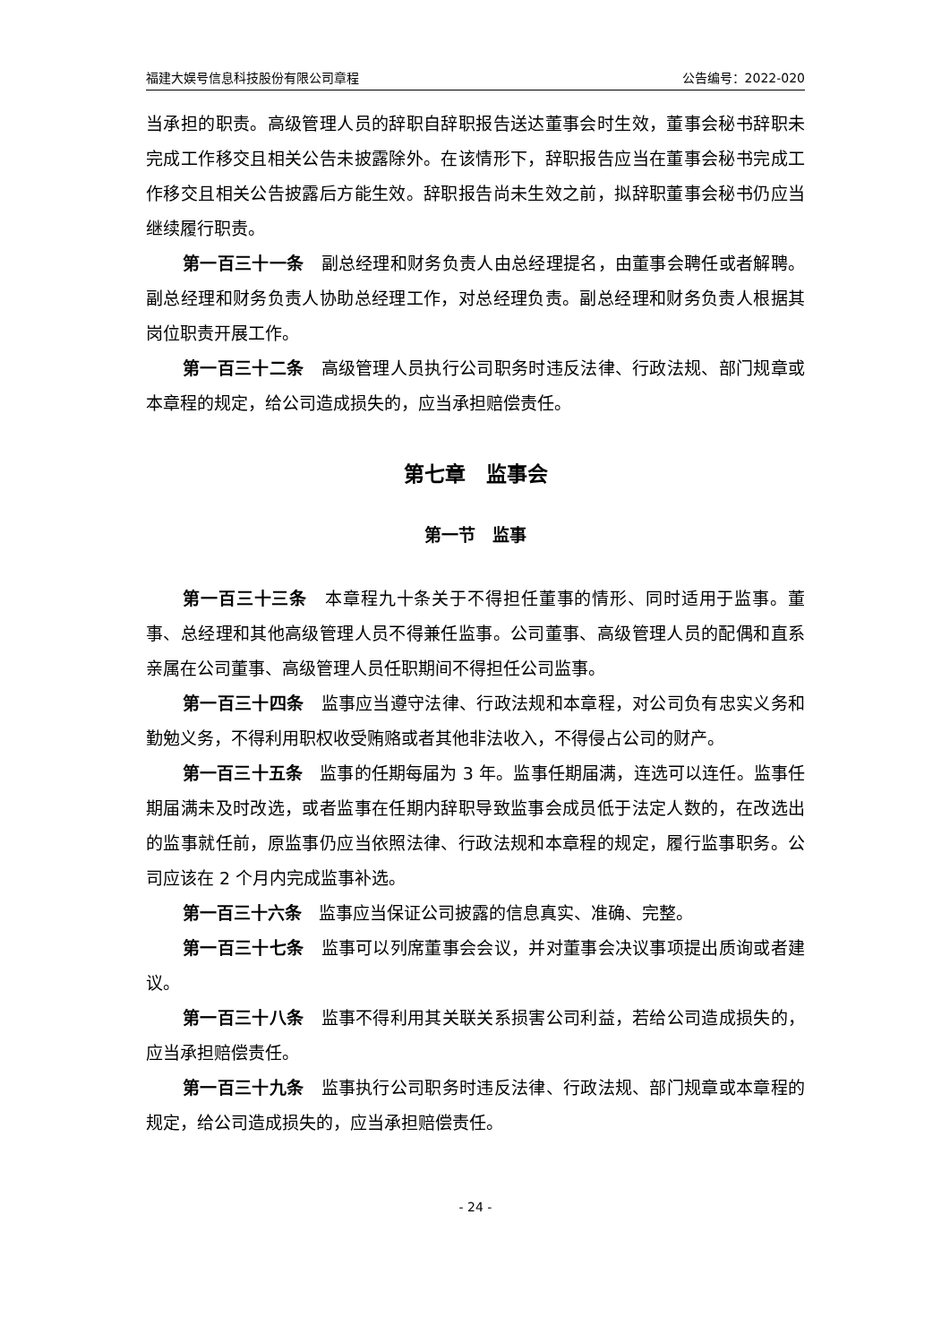福建大娱号信息科技股份有限公司章程 公告编号：2022-020
当承担的职责。高级管理人员的辞职自辞职报告送达董事会时生效，董事会秘书辞职未完成工作移交且相关公告未披露除外。在该情形下，辞职报告应当在董事会秘书完成工作移交且相关公告披露后方能生效。辞职报告尚未生效之前，拟辞职董事会秘书仍应当继续履行职责。
第一百三十一条　副总经理和财务负责人由总经理提名，由董事会聘任或者解聘。副总经理和财务负责人协助总经理工作，对总经理负责。副总经理和财务负责人根据其岗位职责开展工作。
第一百三十二条　高级管理人员执行公司职务时违反法律、行政法规、部门规章或本章程的规定，给公司造成损失的，应当承担赔偿责任。
第七章　监事会
第一节　监事
第一百三十三条　本章程九十条关于不得担任董事的情形、同时适用于监事。董事、总经理和其他高级管理人员不得兼任监事。公司董事、高级管理人员的配偶和直系亲属在公司董事、高级管理人员任职期间不得担任公司监事。
第一百三十四条　监事应当遵守法律、行政法规和本章程，对公司负有忠实义务和勤勉义务，不得利用职权收受贿赂或者其他非法收入，不得侵占公司的财产。
第一百三十五条　监事的任期每届为 3 年。监事任期届满，连选可以连任。监事任期届满未及时改选，或者监事在任期内辞职导致监事会成员低于法定人数的，在改选出的监事就任前，原监事仍应当依照法律、行政法规和本章程的规定，履行监事职务。公司应该在 2 个月内完成监事补选。
第一百三十六条　监事应当保证公司披露的信息真实、准确、完整。
第一百三十七条　监事可以列席董事会会议，并对董事会决议事项提出质询或者建议。
第一百三十八条　监事不得利用其关联关系损害公司利益，若给公司造成损失的，应当承担赔偿责任。
第一百三十九条　监事执行公司职务时违反法律、行政法规、部门规章或本章程的规定，给公司造成损失的，应当承担赔偿责任。
- 24 -